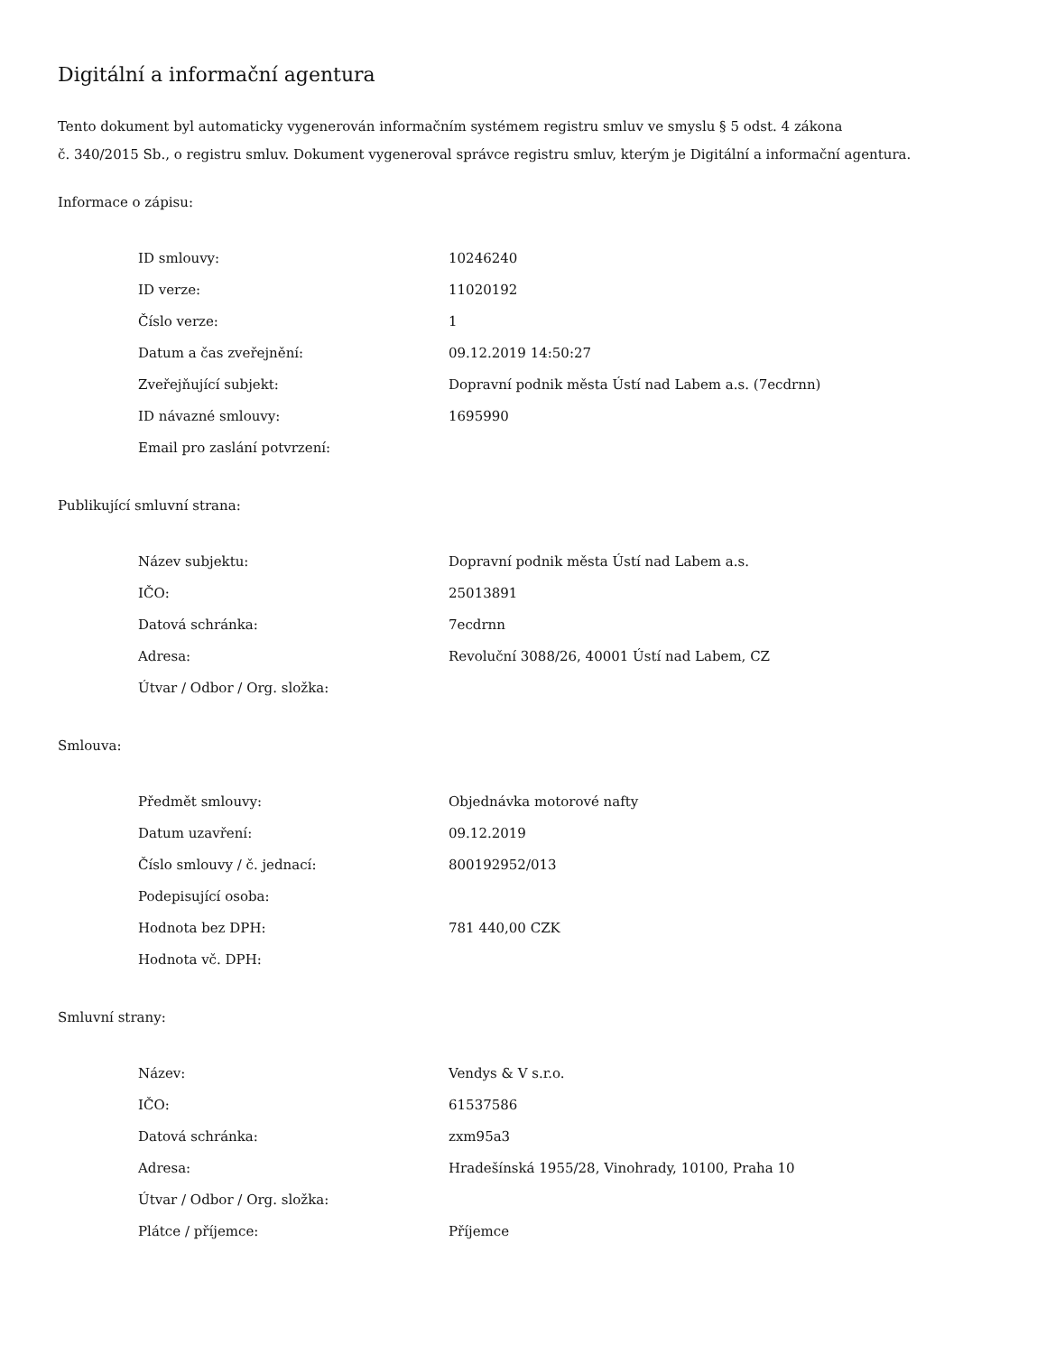Digitální a informační agentura
Tento dokument byl automaticky vygenerován informačním systémem registru smluv ve smyslu § 5 odst. 4 zákona
č. 340/2015 Sb., o registru smluv. Dokument vygeneroval správce registru smluv, kterým je Digitální a informační agentura.
Informace o zápisu:
| ID smlouvy: | 10246240 |
| ID verze: | 11020192 |
| Číslo verze: | 1 |
| Datum a čas zveřejnění: | 09.12.2019 14:50:27 |
| Zveřejňující subjekt: | Dopravní podnik města Ústí nad Labem a.s. (7ecdrnn) |
| ID návazné smlouvy: | 1695990 |
| Email pro zaslání potvrzení: | |
Publikující smluvní strana:
| Název subjektu: | Dopravní podnik města Ústí nad Labem a.s. |
| IČO: | 25013891 |
| Datová schránka: | 7ecdrnn |
| Adresa: | Revoluční 3088/26, 40001 Ústí nad Labem, CZ |
| Útvar / Odbor / Org. složka: | |
Smlouva:
| Předmět smlouvy: | Objednávka motorové nafty |
| Datum uzavření: | 09.12.2019 |
| Číslo smlouvy / č. jednací: | 800192952/013 |
| Podepisující osoba: | |
| Hodnota bez DPH: | 781 440,00 CZK |
| Hodnota vč. DPH: | |
Smluvní strany:
| Název: | Vendys & V s.r.o. |
| IČO: | 61537586 |
| Datová schránka: | zxm95a3 |
| Adresa: | Hradešínská 1955/28, Vinohrady, 10100, Praha 10 |
| Útvar / Odbor / Org. složka: | |
| Plátce / příjemce: | Příjemce |